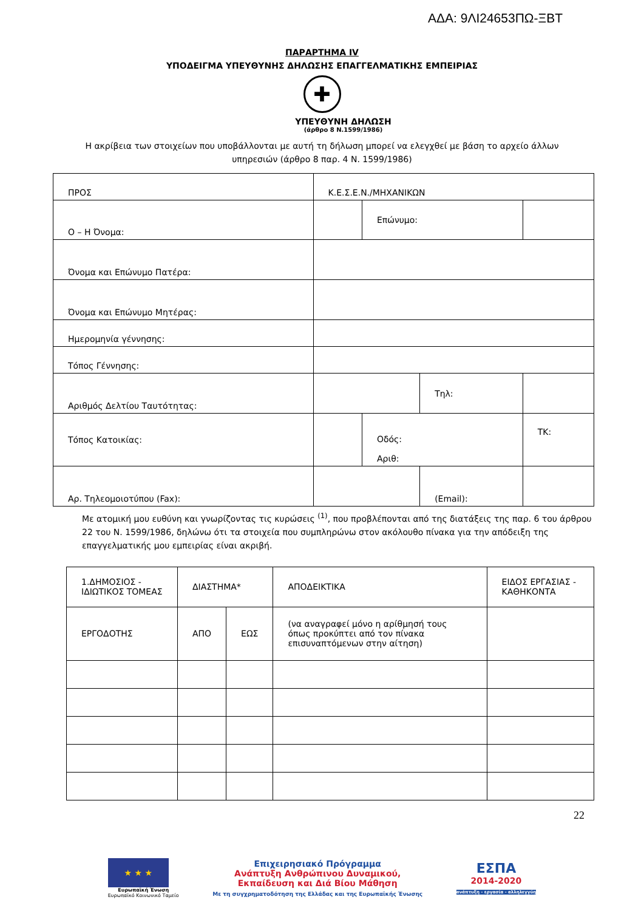ΑΔΑ: 9ΛΙ24653ΠΩ-ΞΒΤ
ΠΑΡΑΡΤΗΜΑ IV
ΥΠΟΔΕΙΓΜΑ ΥΠΕΥΘΥΝΗΣ ΔΗΛΩΣΗΣ ΕΠΑΓΓΕΛΜΑΤΙΚΗΣ ΕΜΠΕΙΡΙΑΣ
✚
ΥΠΕΥΘΥΝΗ ΔΗΛΩΣΗ
(άρθρο 8 Ν.1599/1986)
Η ακρίβεια των στοιχείων που υποβάλλονται με αυτή τη δήλωση μπορεί να ελεγχθεί με βάση το αρχείο άλλων υπηρεσιών (άρθρο 8 παρ. 4 Ν. 1599/1986)
| ΠΡΟΣ | Κ.Ε.Σ.Ε.Ν./ΜΗΧΑΝΙΚΩΝ | | | | | | |
| Ο – Η Όνομα: | | | Επώνυμο: | | | | |
| Όνομα και Επώνυμο Πατέρα: | | | | | | | |
| Όνομα και Επώνυμο Μητέρας: | | | | | | | |
| Ημερομηνία γέννησης: | | | | | | | |
| Τόπος Γέννησης: | | | | | | | |
| Αριθμός Δελτίου Ταυτότητας: | | | | Τηλ: | | | |
| Τόπος Κατοικίας: | | | Οδός: Αριθ: | | | | ΤΚ: |
| Αρ. Τηλεομοιοτύπου (Fax): | | | | (Email): | | | |
Με ατομική μου ευθύνη και γνωρίζοντας τις κυρώσεις <sup>(1)</sup>, που προβλέπονται από της διατάξεις της παρ. 6 του άρθρου 22 του Ν. 1599/1986, δηλώνω ότι τα στοιχεία που συμπληρώνω στον ακόλουθο πίνακα για την απόδειξη της επαγγελματικής μου εμπειρίας είναι ακριβή.
| 1.ΔΗΜΟΣΙΟΣ - ΙΔΙΩΤΙΚΟΣ ΤΟΜΕΑΣ | ΔΙΑΣΤΗΜΑ* | | ΑΠΟΔΕΙΚΤΙΚΑ | ΕΙΔΟΣ ΕΡΓΑΣΙΑΣ - ΚΑΘΗΚΟΝΤΑ |
| ΕΡΓΟΔΟΤΗΣ | ΑΠΟ | ΕΩΣ | (να αναγραφεί μόνο η αρίθμησή τους όπως προκύπτει από τον πίνακα επισυναπτόμενων στην αίτηση) | |
22
★ ★ ★
Ευρωπαϊκή Ένωση
Ευρωπαϊκό Κοινωνικό Ταμείο
Επιχειρησιακό Πρόγραμμα
Ανάπτυξη Ανθρώπινου Δυναμικού,
Εκπαίδευση και Διά Βίου Μάθηση
Με τη συγχρηματοδότηση της Ελλάδας και της Ευρωπαϊκής Ένωσης
ΕΣΠΑ
2014-2020
ανάπτυξη - εργασία - αλληλεγγύη